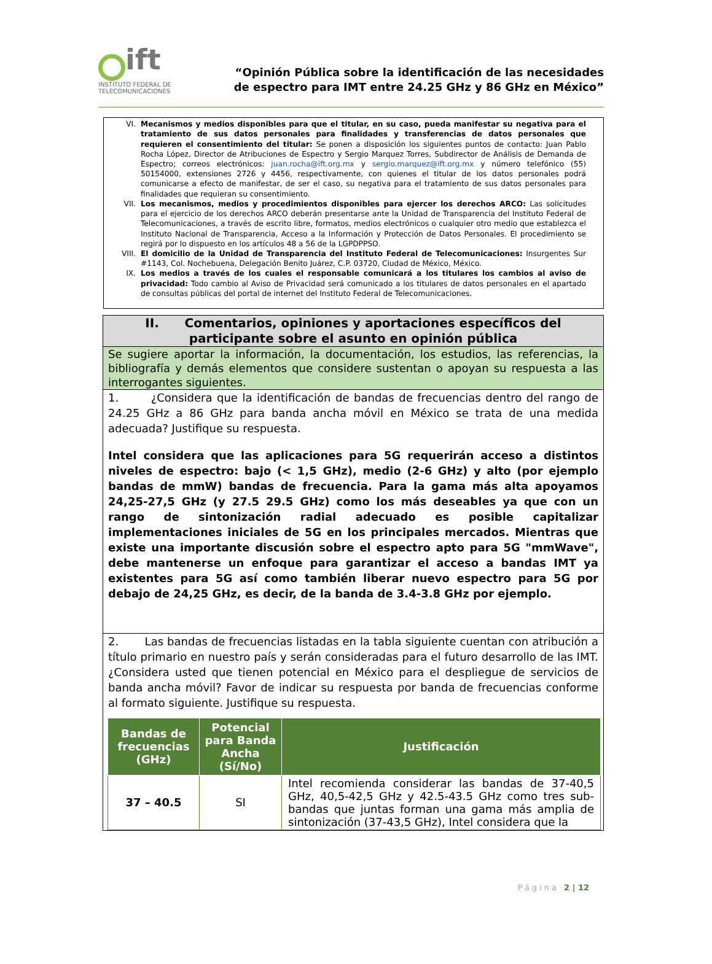ift
INSTITUTO FEDERAL DE TELECOMUNICACIONES
“Opinión Pública sobre la identificación de las necesidades
de espectro para IMT entre 24.25 GHz y 86 GHz en México”
VI. Mecanismos y medios disponibles para que el titular, en su caso, pueda manifestar su negativa para el tratamiento de sus datos personales para finalidades y transferencias de datos personales que requieren el consentimiento del titular: Se ponen a disposición los siguientes puntos de contacto: Juan Pablo Rocha López, Director de Atribuciones de Espectro y Sergio Marquez Torres, Subdirector de Análisis de Demanda de Espectro; correos electrónicos: juan.rocha@ift.org.mx y sergio.marquez@ift.org.mx y número telefónico (55) 50154000, extensiones 2726 y 4456, respectivamente, con quienes el titular de los datos personales podrá comunicarse a efecto de manifestar, de ser el caso, su negativa para el tratamiento de sus datos personales para finalidades que requieran su consentimiento.
VII.
Los mecanismos, medios y procedimientos disponibles para ejercer los derechos ARCO: Las solicitudes para el ejercicio de los derechos ARCO deberán presentarse ante la Unidad de Transparencia del Instituto Federal de Telecomunicaciones, a través de escrito libre, formatos, medios electrónicos o cualquier otro medio que establezca el Instituto Nacional de Transparencia, Acceso a la Información y Protección de Datos Personales. El procedimiento se regirá por lo dispuesto en los artículos 48 a 56 de la LGPDPPSO.
VIII.
El domicilio de la Unidad de Transparencia del Instituto Federal de Telecomunicaciones: Insurgentes Sur #1143, Col. Nochebuena, Delegación Benito Juárez, C.P. 03720, Ciudad de México, México.
IX. Los medios a través de los cuales el responsable comunicará a los titulares los cambios al aviso de privacidad: Todo cambio al Aviso de Privacidad será comunicado a los titulares de datos personales en el apartado de consultas públicas del portal de internet del Instituto Federal de Telecomunicaciones.
II. Comentarios, opiniones y aportaciones específicos del
participante sobre el asunto en opinión pública
Se sugiere aportar la información, la documentación, los estudios, las referencias, la bibliografía y demás elementos que considere sustentan o apoyan su respuesta a las interrogantes siguientes.
1. ¿Considera que la identificación de bandas de frecuencias dentro del rango de 24.25 GHz a 86 GHz para banda ancha móvil en México se trata de una medida adecuada? Justifique su respuesta.
Intel considera que las aplicaciones para 5G requerirán acceso a distintos niveles de espectro: bajo (< 1,5 GHz), medio (2-6 GHz) y alto (por ejemplo bandas de mmW) bandas de frecuencia. Para la gama más alta apoyamos 24,25-27,5 GHz (y 27.5 29.5 GHz) como los más deseables ya que con un rango de sintonización radial adecuado es posible capitalizar implementaciones iniciales de 5G en los principales mercados. Mientras que existe una importante discusión sobre el espectro apto para 5G "mmWave", debe mantenerse un enfoque para garantizar el acceso a bandas IMT ya existentes para 5G así como también liberar nuevo espectro para 5G por debajo de 24,25 GHz, es decir, de la banda de 3.4-3.8 GHz por ejemplo.
2. Las bandas de frecuencias listadas en la tabla siguiente cuentan con atribución a título primario en nuestro país y serán consideradas para el futuro desarrollo de las IMT. ¿Considera usted que tienen potencial en México para el despliegue de servicios de banda ancha móvil? Favor de indicar su respuesta por banda de frecuencias conforme al formato siguiente. Justifique su respuesta.
| Bandas de frecuencias (GHz) | Potencial para Banda Ancha (Sí/No) | Justificación |
| --- | --- | --- |
| 37 – 40.5 | SI | Intel recomienda considerar las bandas de 37-40,5 GHz, 40,5-42,5 GHz y 42.5-43.5 GHz como tres sub-bandas que juntas forman una gama más amplia de sintonización (37-43,5 GHz), Intel considera que la |
Página 2 | 12